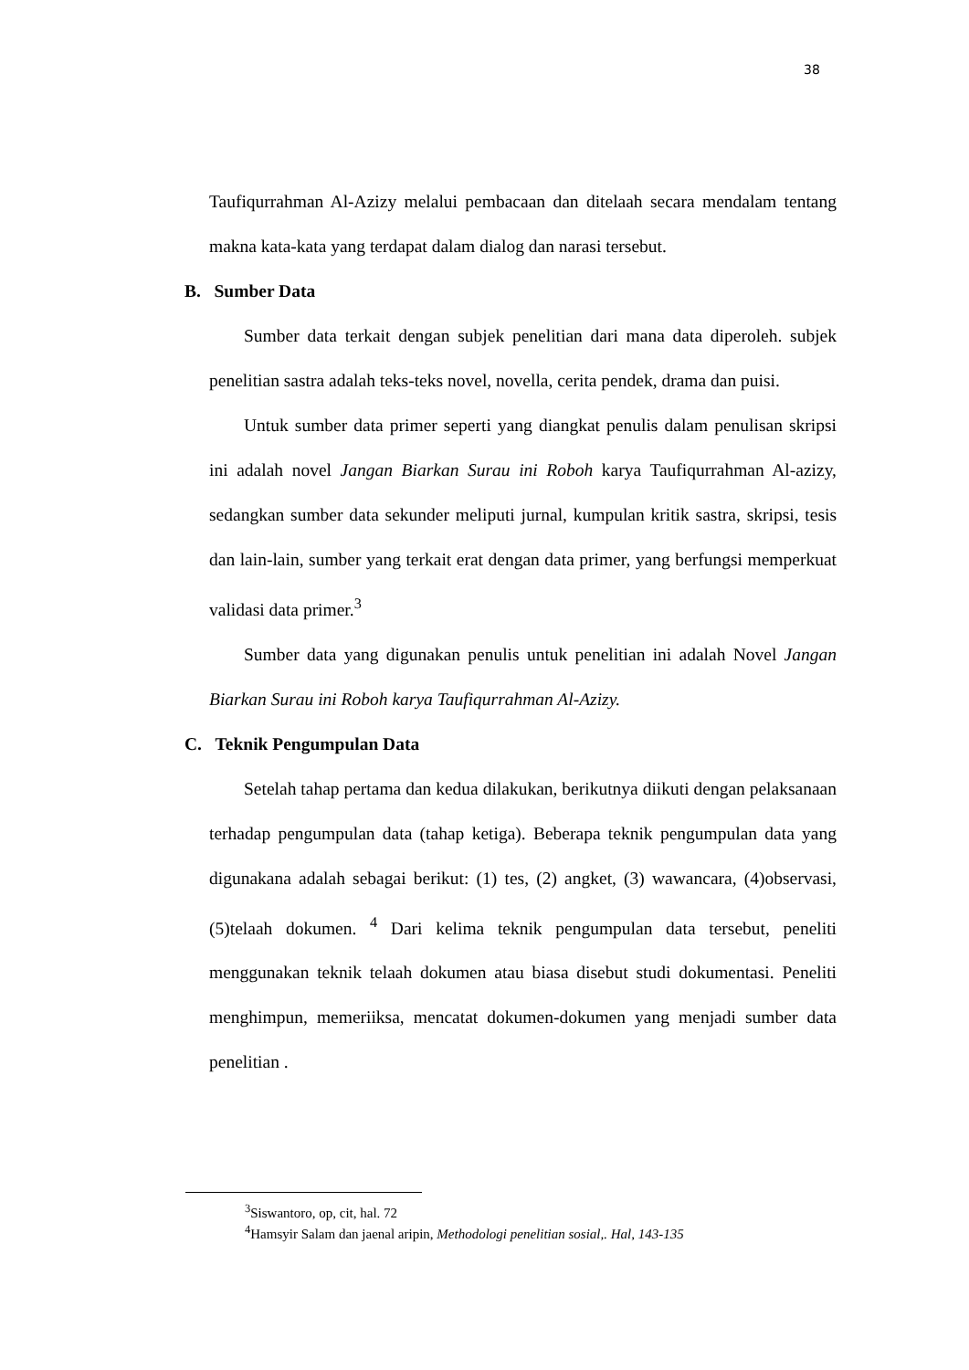38
Taufiqurrahman Al-Azizy melalui pembacaan dan ditelaah secara mendalam tentang makna kata-kata yang terdapat dalam dialog dan narasi tersebut.
B. Sumber Data
Sumber data terkait dengan subjek penelitian dari mana data diperoleh. subjek penelitian sastra adalah teks-teks novel, novella, cerita pendek, drama dan puisi.
Untuk sumber data primer seperti yang diangkat penulis dalam penulisan skripsi ini adalah novel Jangan Biarkan Surau ini Roboh karya Taufiqurrahman Al-azizy, sedangkan sumber data sekunder meliputi jurnal, kumpulan kritik sastra, skripsi, tesis dan lain-lain, sumber yang terkait erat dengan data primer, yang berfungsi memperkuat validasi data primer.<sup>3</sup>
Sumber data yang digunakan penulis untuk penelitian ini adalah Novel Jangan Biarkan Surau ini Roboh karya Taufiqurrahman Al-Azizy.
C. Teknik Pengumpulan Data
Setelah tahap pertama dan kedua dilakukan, berikutnya diikuti dengan pelaksanaan terhadap pengumpulan data (tahap ketiga). Beberapa teknik pengumpulan data yang digunakana adalah sebagai berikut: (1) tes, (2) angket, (3) wawancara, (4)observasi, (5)telaah dokumen. <sup>4</sup> Dari kelima teknik pengumpulan data tersebut, peneliti menggunakan teknik telaah dokumen atau biasa disebut studi dokumentasi. Peneliti menghimpun, memeriiksa, mencatat dokumen-dokumen yang menjadi sumber data penelitian .
<sup>3</sup> Siswantoro, op, cit, hal. 72
<sup>4</sup> Hamsyir Salam dan jaenal aripin, Methodologi penelitian sosial,. Hal, 143-135